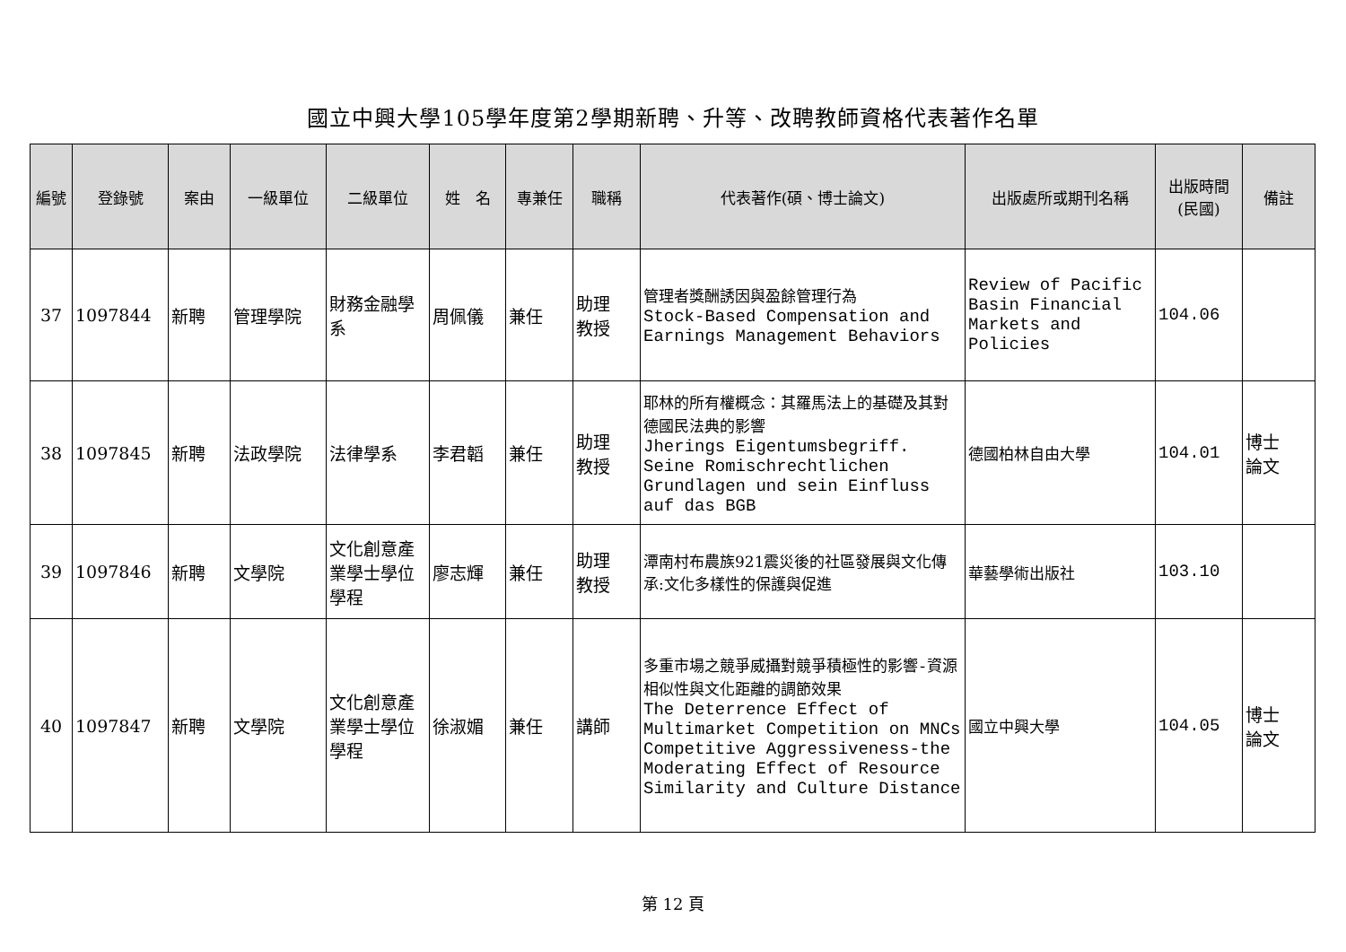國立中興大學105學年度第2學期新聘、升等、改聘教師資格代表著作名單
| 編號 | 登錄號 | 案由 | 一級單位 | 二級單位 | 姓 名 | 專兼任 | 職稱 | 代表著作(碩、博士論文) | 出版處所或期刊名稱 | 出版時間 (民國) | 備註 |
| --- | --- | --- | --- | --- | --- | --- | --- | --- | --- | --- | --- |
| 37 | 1097844 | 新聘 | 管理學院 | 財務金融學系 | 周佩儀 | 兼任 | 助理 教授 | 管理者獎酬誘因與盈餘管理行為 Stock-Based Compensation and Earnings Management Behaviors | Review of Pacific Basin Financial Markets and Policies | 104.06 | |
| 38 | 1097845 | 新聘 | 法政學院 | 法律學系 | 李君韜 | 兼任 | 助理 教授 | 耶林的所有權概念：其羅馬法上的基礎及其對德國民法典的影響 Jherings Eigentumsbegriff. Seine Romischrechtlichen Grundlagen und sein Einfluss auf das BGB | 德國柏林自由大學 | 104.01 | 博士 論文 |
| 39 | 1097846 | 新聘 | 文學院 | 文化創意產業學士學位學程 | 廖志輝 | 兼任 | 助理 教授 | 潭南村布農族921震災後的社區發展與文化傳承:文化多樣性的保護與促進 | 華藝學術出版社 | 103.10 | |
| 40 | 1097847 | 新聘 | 文學院 | 文化創意產業學士學位學程 | 徐淑媚 | 兼任 | 講師 | 多重市場之競爭威攝對競爭積極性的影響-資源相似性與文化距離的調節效果 The Deterrence Effect of Multimarket Competition on MNCs Competitive Aggressiveness-the Moderating Effect of Resource Similarity and Culture Distance | 國立中興大學 | 104.05 | 博士 論文 |
第 12 頁